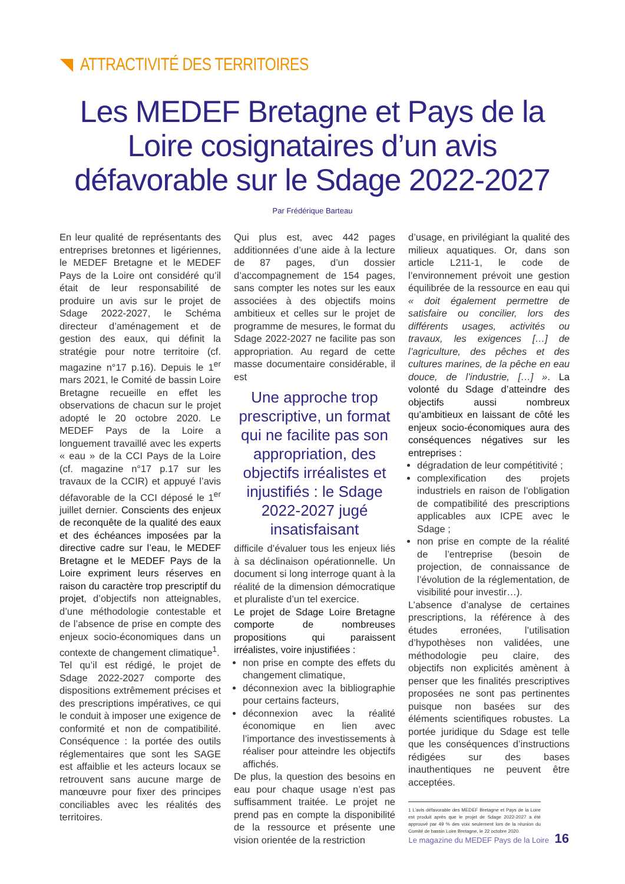ATTRACTIVITÉ DES TERRITOIRES
Les MEDEF Bretagne et Pays de la Loire cosignataires d’un avis défavorable sur le Sdage 2022-2027
Par Frédérique Barteau
En leur qualité de représentants des entreprises bretonnes et ligériennes, le MEDEF Bretagne et le MEDEF Pays de la Loire ont considéré qu’il était de leur responsabilité de produire un avis sur le projet de Sdage 2022-2027, le Schéma directeur d’aménagement et de gestion des eaux, qui définit la stratégie pour notre territoire (cf. magazine n°17 p.16). Depuis le 1<sup>er</sup> mars 2021, le Comité de bassin Loire Bretagne recueille en effet les observations de chacun sur le projet adopté le 20 octobre 2020. Le MEDEF Pays de la Loire a longuement travaillé avec les experts « eau » de la CCI Pays de la Loire (cf. magazine n°17 p.17 sur les travaux de la CCIR) et appuyé l’avis défavorable de la CCI déposé le 1<sup>er</sup> juillet dernier. Conscients des enjeux de reconquête de la qualité des eaux et des échéances imposées par la directive cadre sur l’eau, le MEDEF Bretagne et le MEDEF Pays de la Loire expriment leurs réserves en raison du caractère trop prescriptif du projet, d’objectifs non atteignables, d’une méthodologie contestable et de l’absence de prise en compte des enjeux socio-économiques dans un contexte de changement climatique<sup>1</sup>.
Tel qu’il est rédigé, le projet de Sdage 2022-2027 comporte des dispositions extrêmement précises et des prescriptions impératives, ce qui le conduit à imposer une exigence de conformité et non de compatibilité. Conséquence : la portée des outils réglementaires que sont les SAGE est affaiblie et les acteurs locaux se retrouvent sans aucune marge de manœuvre pour fixer des principes conciliables avec les réalités des territoires.
Qui plus est, avec 442 pages additionnées d’une aide à la lecture de 87 pages, d’un dossier d’accompagnement de 154 pages, sans compter les notes sur les eaux associées à des objectifs moins ambitieux et celles sur le projet de programme de mesures, le format du Sdage 2022-2027 ne facilite pas son appropriation. Au regard de cette masse documentaire considérable, il est
Une approche trop prescriptive, un format qui ne facilite pas son appropriation, des objectifs irréalistes et injustifiés : le Sdage 2022-2027 jugé insatisfaisant
difficile d’évaluer tous les enjeux liés à sa déclinaison opérationnelle. Un document si long interroge quant à la réalité de la dimension démocratique et pluraliste d’un tel exercice.
Le projet de Sdage Loire Bretagne comporte de nombreuses propositions qui paraissent irréalistes, voire injustifiées :
non prise en compte des effets du changement climatique,
déconnexion avec la bibliographie pour certains facteurs,
déconnexion avec la réalité économique en lien avec l’importance des investissements à réaliser pour atteindre les objectifs affichés.
De plus, la question des besoins en eau pour chaque usage n’est pas suffisamment traitée. Le projet ne prend pas en compte la disponibilité de la ressource et présente une vision orientée de la restriction
d’usage, en privilégiant la qualité des milieux aquatiques. Or, dans son article L211-1, le code de l’environnement prévoit une gestion équilibrée de la ressource en eau qui « doit également permettre de satisfaire ou concilier, lors des différents usages, activités ou travaux, les exigences […] de l’agriculture, des pêches et des cultures marines, de la pêche en eau douce, de l’industrie, […] ». La volonté du Sdage d’atteindre des objectifs aussi nombreux qu’ambitieux en laissant de côté les enjeux socio-économiques aura des conséquences négatives sur les entreprises :
dégradation de leur compétitivité ;
complexification des projets industriels en raison de l’obligation de compatibilité des prescriptions applicables aux ICPE avec le Sdage ;
non prise en compte de la réalité de l’entreprise (besoin de projection, de connaissance de l’évolution de la réglementation, de visibilité pour investir…).
L’absence d’analyse de certaines prescriptions, la référence à des études erronées, l’utilisation d’hypothèses non validées, une méthodologie peu claire, des objectifs non explicités amènent à penser que les finalités prescriptives proposées ne sont pas pertinentes puisque non basées sur des éléments scientifiques robustes. La portée juridique du Sdage est telle que les conséquences d’instructions rédigées sur des bases inauthentiques ne peuvent être acceptées.
1 L’avis défavorable des MEDEF Bretagne et Pays de la Loire est produit après que le projet de Sdage 2022-2027 a été approuvé par 49 % des voix seulement lors de la réunion du Comité de bassin Loire Bretagne, le 22 octobre 2020.
Le magazine du MEDEF Pays de la Loire 16